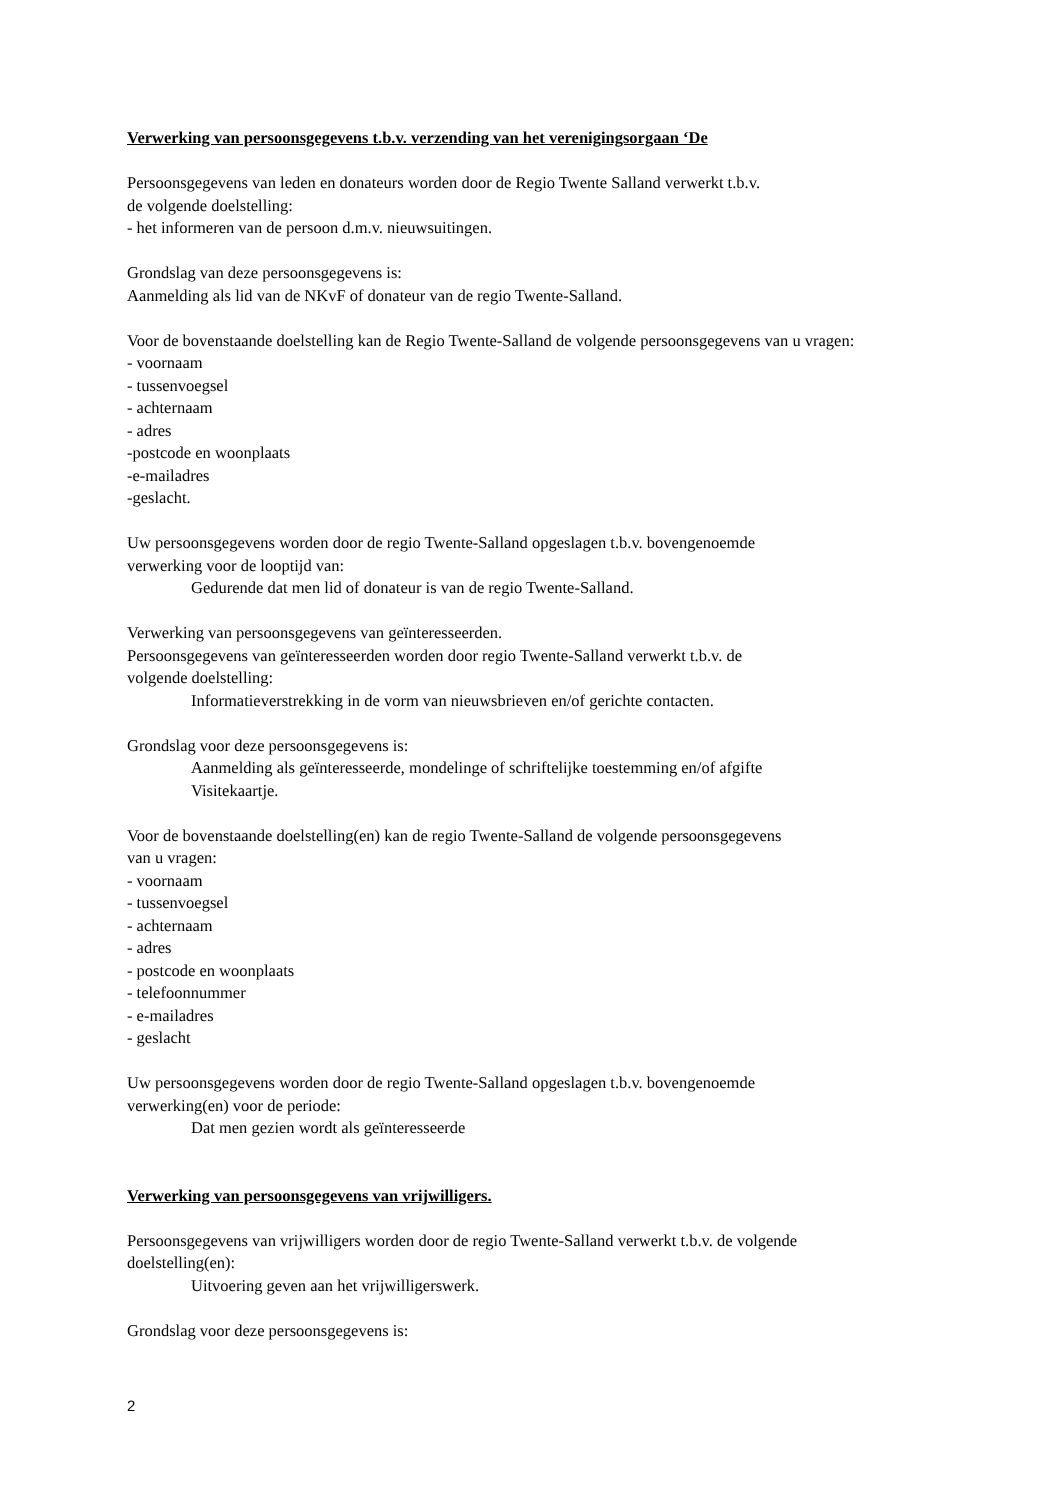Verwerking van persoonsgegevens t.b.v. verzending van het verenigingsorgaan ‘De
Persoonsgegevens van leden en donateurs worden door de Regio Twente Salland verwerkt t.b.v.
de volgende doelstelling:
- het informeren van de persoon d.m.v. nieuwsuitingen.
Grondslag van deze persoonsgegevens is:
Aanmelding als lid van de NKvF of donateur van de regio Twente-Salland.
Voor de bovenstaande doelstelling kan de Regio Twente-Salland de volgende persoonsgegevens van u vragen:
- voornaam
- tussenvoegsel
- achternaam
- adres
-postcode en woonplaats
-e-mailadres
-geslacht.
Uw persoonsgegevens worden door de regio Twente-Salland opgeslagen t.b.v. bovengenoemde
verwerking voor de looptijd van:
Gedurende dat men lid of donateur is van de regio Twente-Salland.
Verwerking van persoonsgegevens van geïnteresseerden.
Persoonsgegevens van geïnteresseerden worden door regio Twente-Salland verwerkt t.b.v. de
volgende doelstelling:
Informatieverstrekking in de vorm van nieuwsbrieven en/of gerichte contacten.
Grondslag voor deze persoonsgegevens is:
Aanmelding als geïnteresseerde, mondelinge of schriftelijke toestemming en/of afgifte
Visitekaartje.
Voor de bovenstaande doelstelling(en) kan de regio Twente-Salland de volgende persoonsgegevens
van u vragen:
- voornaam
- tussenvoegsel
- achternaam
- adres
- postcode en woonplaats
- telefoonnummer
- e-mailadres
- geslacht
Uw persoonsgegevens worden door de regio Twente-Salland opgeslagen t.b.v. bovengenoemde
verwerking(en) voor de periode:
Dat men gezien wordt als geïnteresseerde
Verwerking van persoonsgegevens van vrijwilligers.
Persoonsgegevens van vrijwilligers worden door de regio Twente-Salland verwerkt t.b.v. de volgende
doelstelling(en):
Uitvoering geven aan het vrijwilligerswerk.
Grondslag voor deze persoonsgegevens is:
2